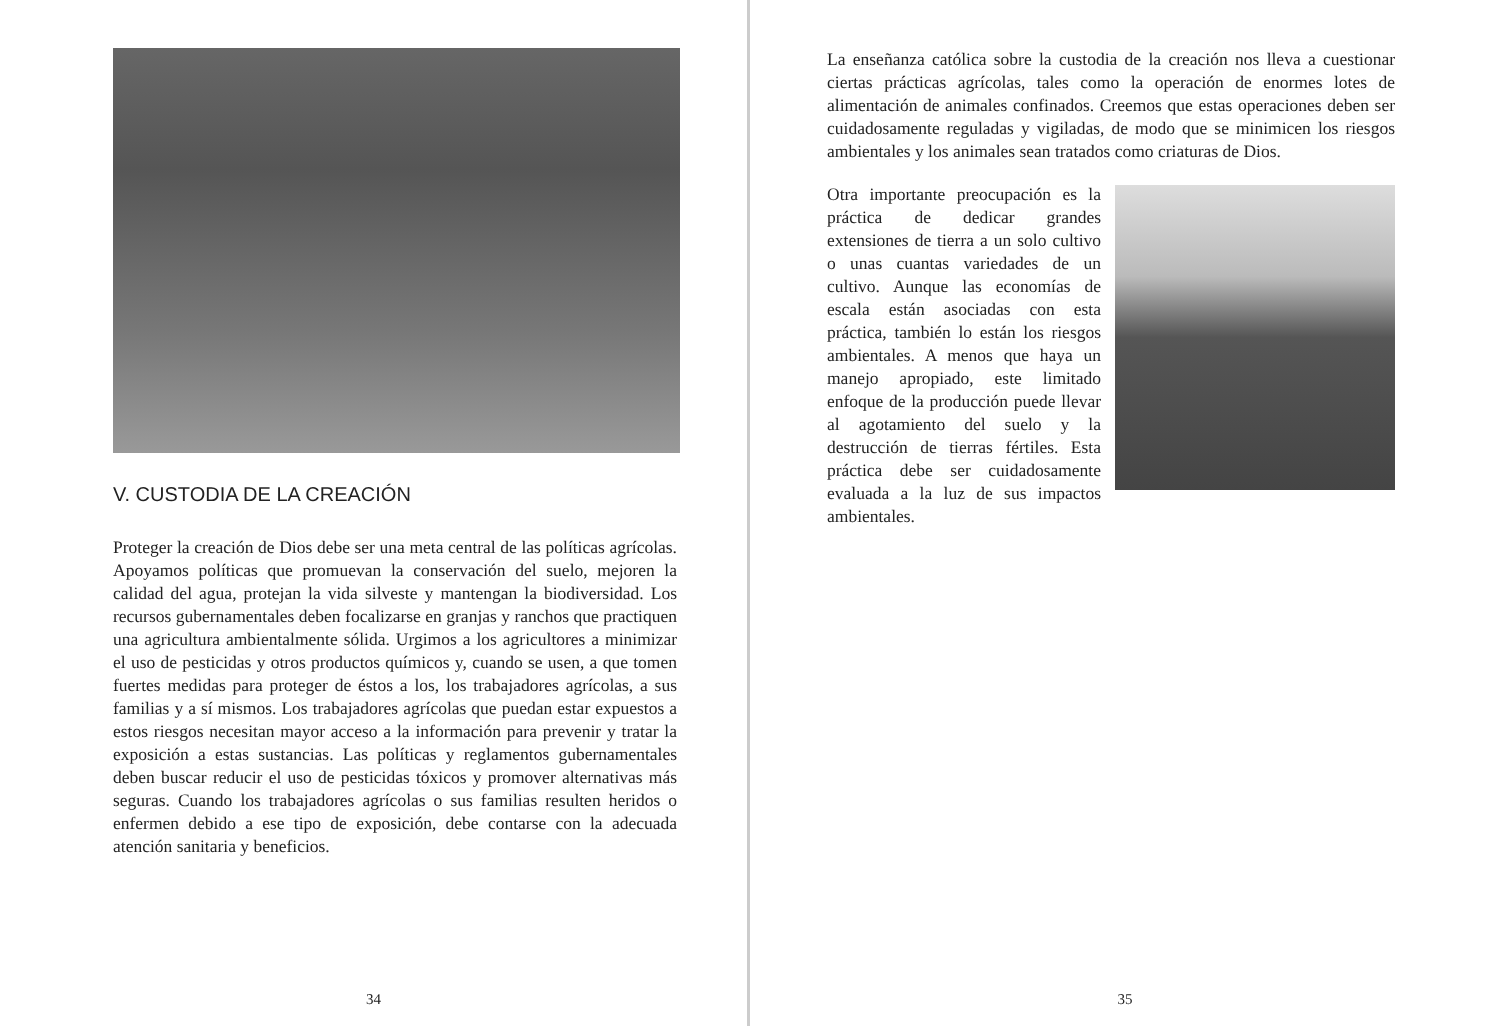V. CUSTODIA DE LA CREACIÓN
Proteger la creación de Dios debe ser una meta central de las políticas agrícolas. Apoyamos políticas que promuevan la conservación del suelo, mejoren la calidad del agua, protejan la vida silveste y mantengan la biodiversidad. Los recursos gubernamentales deben focalizarse en granjas y ranchos que practiquen una agricultura ambientalmente sólida. Urgimos a los agricultores a minimizar el uso de pesticidas y otros productos químicos y, cuando se usen, a que tomen fuertes medidas para proteger de éstos a los, los trabajadores agrícolas, a sus familias y a sí mismos. Los trabajadores agrícolas que puedan estar expuestos a estos riesgos necesitan mayor acceso a la información para prevenir y tratar la exposición a estas sustancias. Las políticas y reglamentos gubernamentales deben buscar reducir el uso de pesticidas tóxicos y promover alternativas más seguras. Cuando los trabajadores agrícolas o sus familias resulten heridos o enfermen debido a ese tipo de exposición, debe contarse con la adecuada atención sanitaria y beneficios.
34
La enseñanza católica sobre la custodia de la creación nos lleva a cuestionar ciertas prácticas agrícolas, tales como la operación de enormes lotes de alimentación de animales confinados. Creemos que estas operaciones deben ser cuidadosamente reguladas y vigiladas, de modo que se minimicen los riesgos ambientales y los animales sean tratados como criaturas de Dios.
Otra importante preocupación es la práctica de dedicar grandes extensiones de tierra a un solo cultivo o unas cuantas variedades de un cultivo. Aunque las economías de escala están asociadas con esta práctica, también lo están los riesgos ambientales. A menos que haya un manejo apropiado, este limitado enfoque de la producción puede llevar al agotamiento del suelo y la destrucción de tierras fértiles. Esta práctica debe ser cuidadosamente evaluada a la luz de sus impactos ambientales.
35